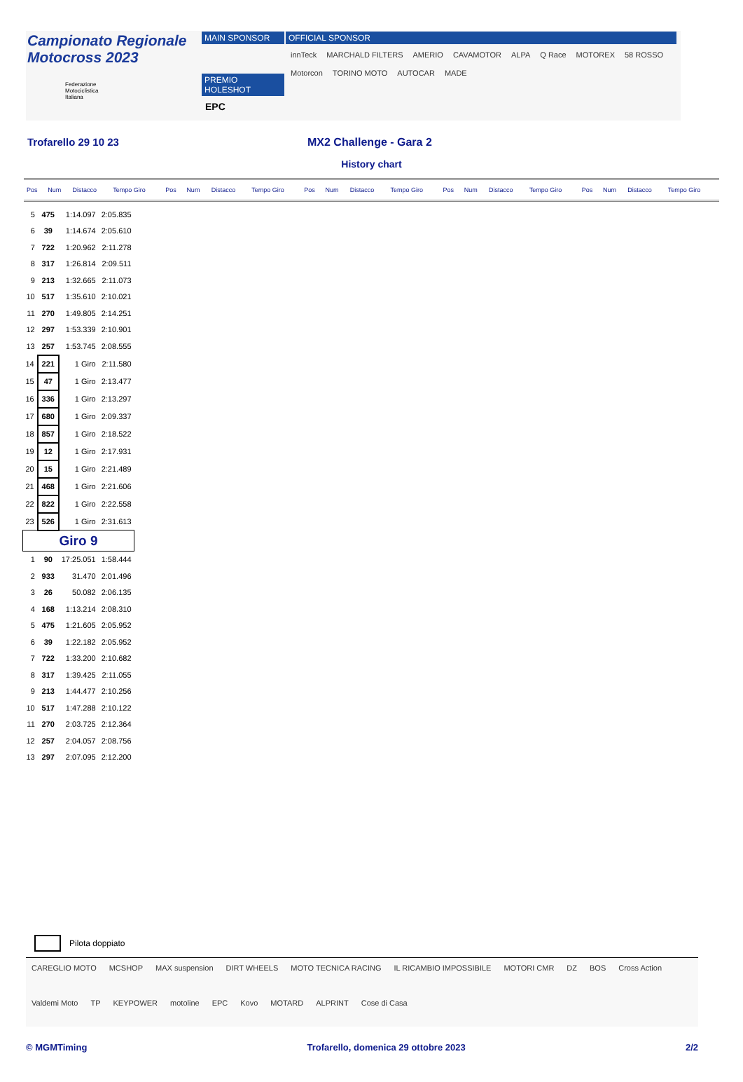Campionato Regionale
Motocross 2023
Federazione
Motociclistica
Italiana
MAIN SPONSOR
PREMIO HOLESHOT
EPC
OFFICIAL SPONSOR
innTeck MARCHALD FILTERS AMERIO CAVAMOTOR ALPA Q Race MOTOREX 58 ROSSO Motorcon TORINO MOTO AUTOCAR MADE
Trofarello 29 10 23 MX2 Challenge - Gara 2
History chart
| Pos | Num | Distacco | Tempo Giro | Pos | Num | Distacco | Tempo Giro | Pos | Num | Distacco | Tempo Giro | Pos | Num | Distacco | Tempo Giro | Pos | Num | Distacco | Tempo Giro |
| 5 | 475 | 1:14.097 | 2:05.835 |
| 6 | 39 | 1:14.674 | 2:05.610 |
| 7 | 722 | 1:20.962 | 2:11.278 |
| 8 | 317 | 1:26.814 | 2:09.511 |
| 9 | 213 | 1:32.665 | 2:11.073 |
| 10 | 517 | 1:35.610 | 2:10.021 |
| 11 | 270 | 1:49.805 | 2:14.251 |
| 12 | 297 | 1:53.339 | 2:10.901 |
| 13 | 257 | 1:53.745 | 2:08.555 |
| 14 | 221 | 1 Giro | 2:11.580 |
| 15 | 47 | 1 Giro | 2:13.477 |
| 16 | 336 | 1 Giro | 2:13.297 |
| 17 | 680 | 1 Giro | 2:09.337 |
| 18 | 857 | 1 Giro | 2:18.522 |
| 19 | 12 | 1 Giro | 2:17.931 |
| 20 | 15 | 1 Giro | 2:21.489 |
| 21 | 468 | 1 Giro | 2:21.606 |
| 22 | 822 | 1 Giro | 2:22.558 |
| 23 | 526 | 1 Giro | 2:31.613 |
| Giro 9 | | | |
| 1 | 90 | 17:25.051 | 1:58.444 |
| 2 | 933 | 31.470 | 2:01.496 |
| 3 | 26 | 50.082 | 2:06.135 |
| 4 | 168 | 1:13.214 | 2:08.310 |
| 5 | 475 | 1:21.605 | 2:05.952 |
| 6 | 39 | 1:22.182 | 2:05.952 |
| 7 | 722 | 1:33.200 | 2:10.682 |
| 8 | 317 | 1:39.425 | 2:11.055 |
| 9 | 213 | 1:44.477 | 2:10.256 |
| 10 | 517 | 1:47.288 | 2:10.122 |
| 11 | 270 | 2:03.725 | 2:12.364 |
| 12 | 257 | 2:04.057 | 2:08.756 |
| 13 | 297 | 2:07.095 | 2:12.200 |
Pilota doppiato
CAREGLIO MOTO MCSHOP MAX suspension DIRT WHEELS MOTO TECNICA RACING IL RICAMBIO IMPOSSIBILE MOTORI CMR DZ BOS Cross Action Valdemi Moto TP KEYPOWER motoline EPC Kovo MOTARD ALPRINT Cose di Casa
© MGMTiming Trofarello, domenica 29 ottobre 2023 2/2